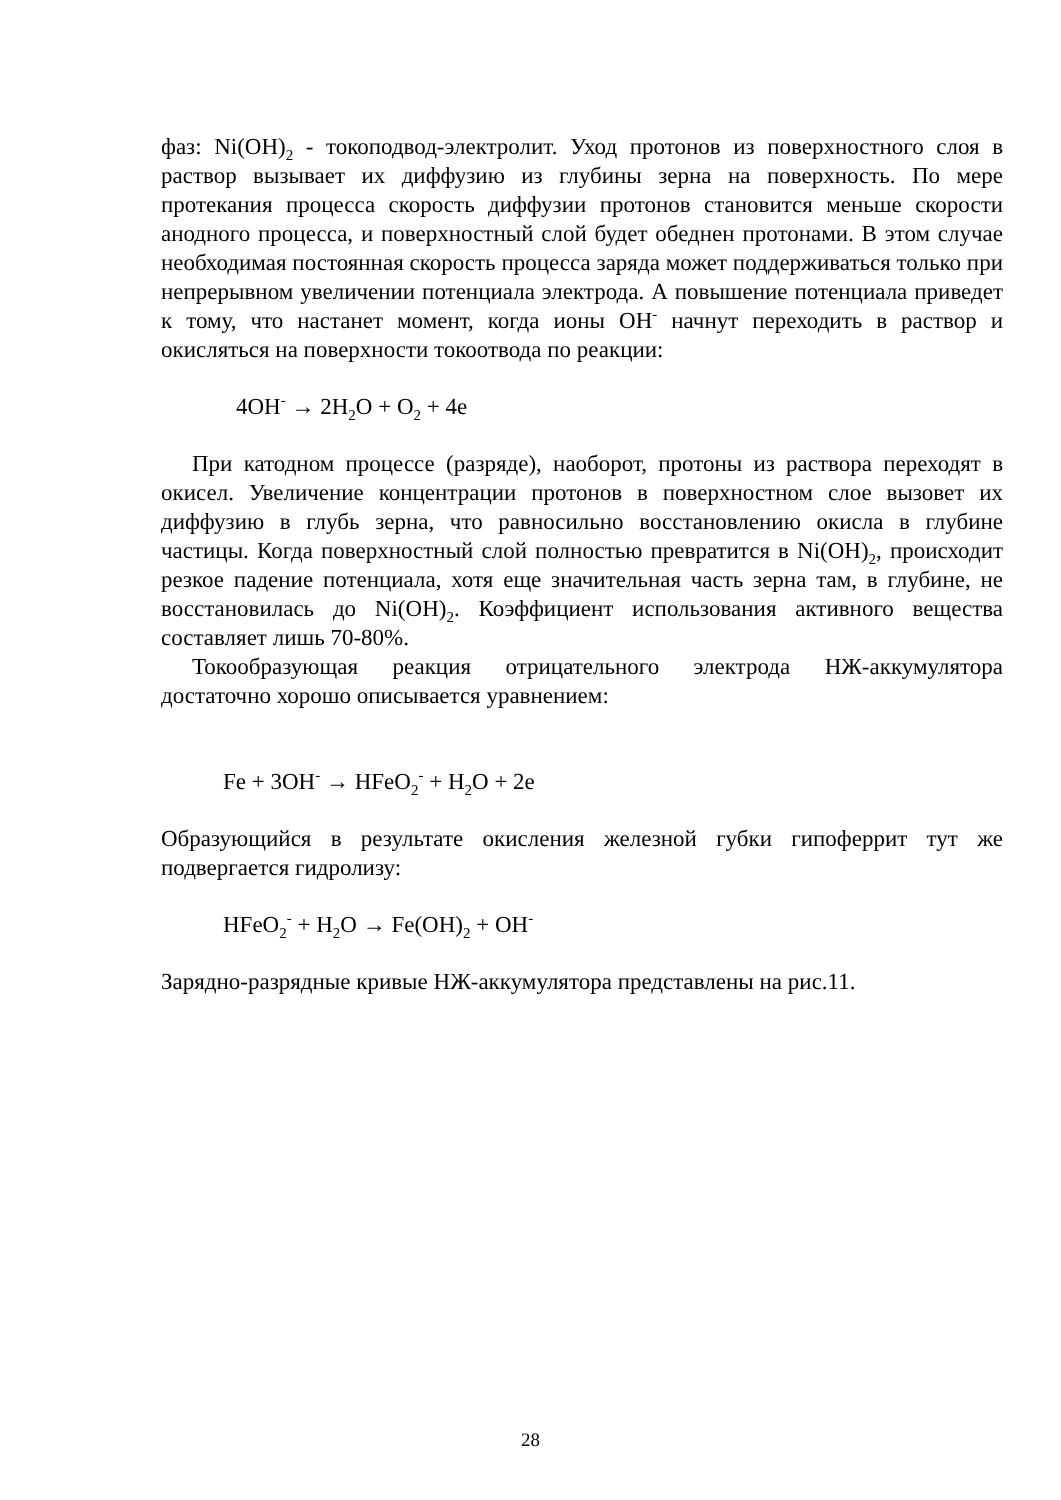фаз: Ni(OH)<sub>2</sub> - токоподвод-электролит. Уход протонов из поверхностного слоя в раствор вызывает их диффузию из глубины зерна на поверхность. По мере протекания процесса скорость диффузии протонов становится меньше скорости анодного процесса, и поверхностный слой будет обеднен протонами. В этом случае необходимая постоянная скорость процесса заряда может поддерживаться только при непрерывном увеличении потенциала электрода. А повышение потенциала приведет к тому, что настанет момент, когда ионы OH<sup>-</sup> начнут переходить в раствор и окисляться на поверхности токоотвода по реакции:
4OH<sup>-</sup> → 2H<sub>2</sub>O + O<sub>2</sub> + 4e
При катодном процессе (разряде), наоборот, протоны из раствора переходят в окисел. Увеличение концентрации протонов в поверхностном слое вызовет их диффузию в глубь зерна, что равносильно восстановлению окисла в глубине частицы. Когда поверхностный слой полностью превратится в Ni(OH)<sub>2</sub>, происходит резкое падение потенциала, хотя еще значительная часть зерна там, в глубине, не восстановилась до Ni(OH)<sub>2</sub>. Коэффициент использования активного вещества составляет лишь 70-80%.
Токообразующая реакция отрицательного электрода НЖ-аккумулятора достаточно хорошо описывается уравнением:
Fe + 3OH<sup>-</sup> → HFeO<sub>2</sub><sup>-</sup> + H<sub>2</sub>O + 2e
Образующийся в результате окисления железной губки гипоферрит тут же подвергается гидролизу:
HFeO<sub>2</sub><sup>-</sup> + H<sub>2</sub>O → Fe(OH)<sub>2</sub> + OH<sup>-</sup>
Зарядно-разрядные кривые НЖ-аккумулятора представлены на рис.11.
28